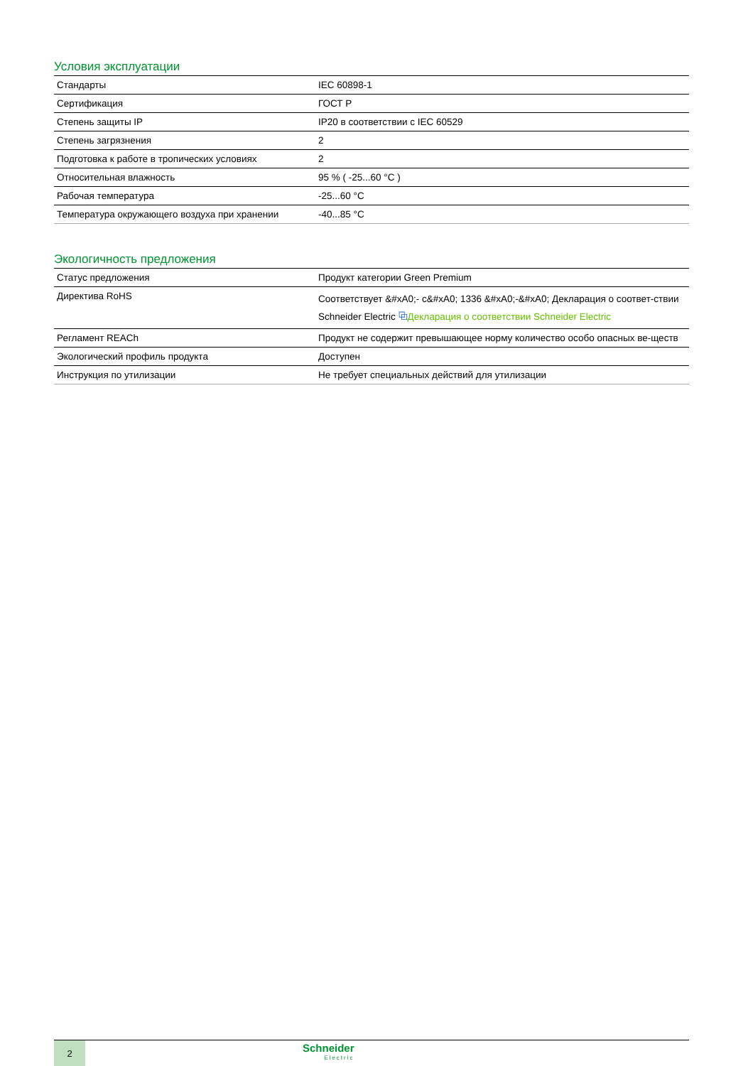Условия эксплуатации
| Стандарты | IEC 60898-1 |
| Сертификация | ГОСТ Р |
| Степень защиты IP | IP20 в соответствии с IEC 60529 |
| Степень загрязнения | 2 |
| Подготовка к работе в тропических условиях | 2 |
| Относительная влажность | 95 % ( -25...60 °C ) |
| Рабочая температура | -25...60 °C |
| Температура окружающего воздуха при хранении | -40...85 °C |
Экологичность предложения
| Статус предложения | Продукт категории Green Premium |
| Директива RoHS | Соответствует &#xA0;- c&#xA0; 1336 &#xA0;-&#xA0; Декларация о соответ-ствии Schneider Electric ⧉ Декларация о соответствии Schneider Electric |
| Регламент REACh | Продукт не содержит превышающее норму количество особо опасных ве-ществ |
| Экологический профиль продукта | Доступен |
| Инструкция по утилизации | Не требует специальных действий для утилизации |
2
Schneider
Electric